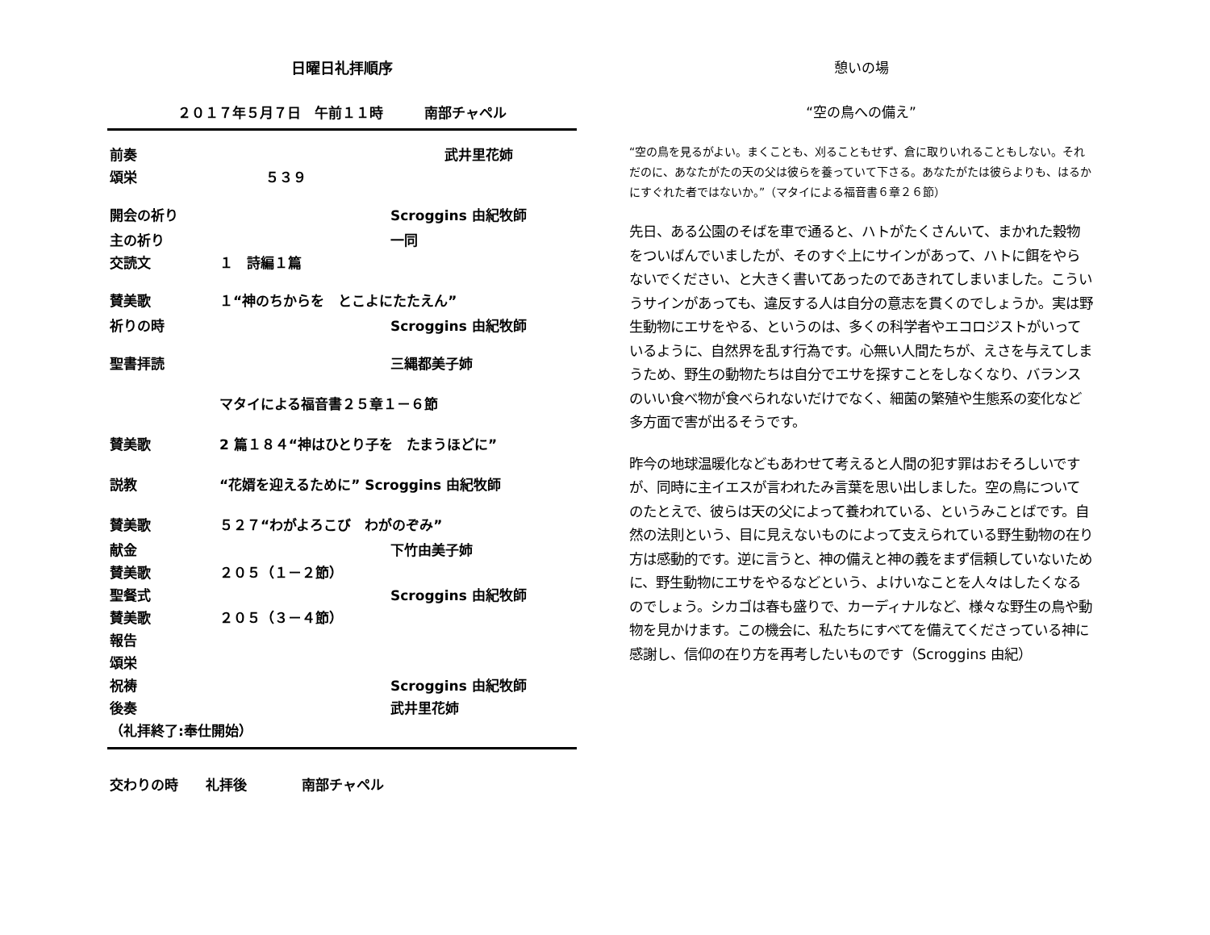日曜日礼拝順序
２０１７年５月７日　午前１１時　　　南部チャペル
| 前奏 | | 武井里花姉 |
| 頌栄 | ５３９ | |
| 開会の祈り | | Scroggins 由紀牧師 |
| 主の祈り | | 一同 |
| 交読文 | １ 詩編１篇 | |
| 賛美歌 | １“神のちからを とこよにたたえん” | |
| 祈りの時 | | Scroggins 由紀牧師 |
| 聖書拝読 | | 三縄都美子姉 |
| | マタイによる福音書２５章１－６節 | |
| 賛美歌 | 2 篇１８４“神はひとり子を たまうほどに” | |
| 説教 | “花婿を迎えるために” Scroggins 由紀牧師 | |
| 賛美歌 | ５２７“わがよろこび わがのぞみ” | |
| 献金 | | 下竹由美子姉 |
| 賛美歌 | ２０５（１－２節） | |
| 聖餐式 | | Scroggins 由紀牧師 |
| 賛美歌 | ２０５（３－４節） | |
| 報告 | | |
| 頌栄 | | |
| 祝祷 | | Scroggins 由紀牧師 |
| 後奏 | | 武井里花姉 |
| （礼拝終了:奉仕開始） | | |
交わりの時　　礼拝後　　　　南部チャペル
憩いの場
“空の鳥への備え”
“空の鳥を見るがよい。まくことも、刈ることもせず、倉に取りいれることもしない。それだのに、あなたがたの天の父は彼らを養っていて下さる。あなたがたは彼らよりも、はるかにすぐれた者ではないか。”（マタイによる福音書６章２６節）
先日、ある公園のそばを車で通ると、ハトがたくさんいて、まかれた穀物をついばんでいましたが、そのすぐ上にサインがあって、ハトに餌をやらないでください、と大きく書いてあったのであきれてしまいました。こういうサインがあっても、違反する人は自分の意志を貫くのでしょうか。実は野生動物にエサをやる、というのは、多くの科学者やエコロジストがいっているように、自然界を乱す行為です。心無い人間たちが、えさを与えてしまうため、野生の動物たちは自分でエサを探すことをしなくなり、バランスのいい食べ物が食べられないだけでなく、細菌の繁殖や生態系の変化など多方面で害が出るそうです。
昨今の地球温暖化などもあわせて考えると人間の犯す罪はおそろしいですが、同時に主イエスが言われたみ言葉を思い出しました。空の鳥についてのたとえで、彼らは天の父によって養われている、というみことばです。自然の法則という、目に見えないものによって支えられている野生動物の在り方は感動的です。逆に言うと、神の備えと神の義をまず信頼していないために、野生動物にエサをやるなどという、よけいなことを人々はしたくなるのでしょう。シカゴは春も盛りで、カーディナルなど、様々な野生の鳥や動物を見かけます。この機会に、私たちにすべてを備えてくださっている神に感謝し、信仰の在り方を再考したいものです（Scroggins 由紀）